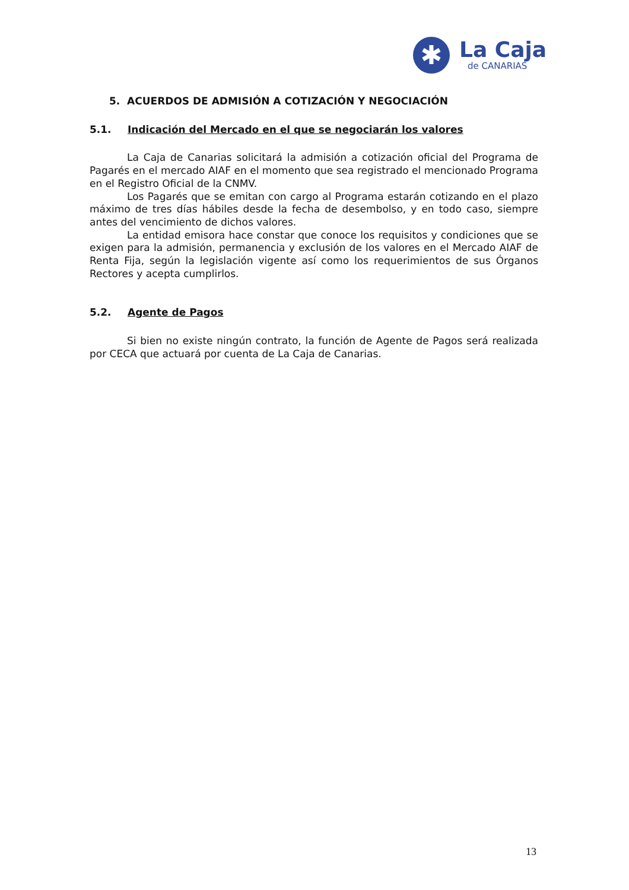✱
La Caja
de CANARIAS
5. ACUERDOS DE ADMISIÓN A COTIZACIÓN Y NEGOCIACIÓN
5.1. Indicación del Mercado en el que se negociarán los valores
La Caja de Canarias solicitará la admisión a cotización oficial del Programa de Pagarés en el mercado AIAF en el momento que sea registrado el mencionado Programa en el Registro Oficial de la CNMV.
Los Pagarés que se emitan con cargo al Programa estarán cotizando en el plazo máximo de tres días hábiles desde la fecha de desembolso, y en todo caso, siempre antes del vencimiento de dichos valores.
La entidad emisora hace constar que conoce los requisitos y condiciones que se exigen para la admisión, permanencia y exclusión de los valores en el Mercado AIAF de Renta Fija, según la legislación vigente así como los requerimientos de sus Órganos Rectores y acepta cumplirlos.
5.2. Agente de Pagos
Si bien no existe ningún contrato, la función de Agente de Pagos será realizada por CECA que actuará por cuenta de La Caja de Canarias.
13